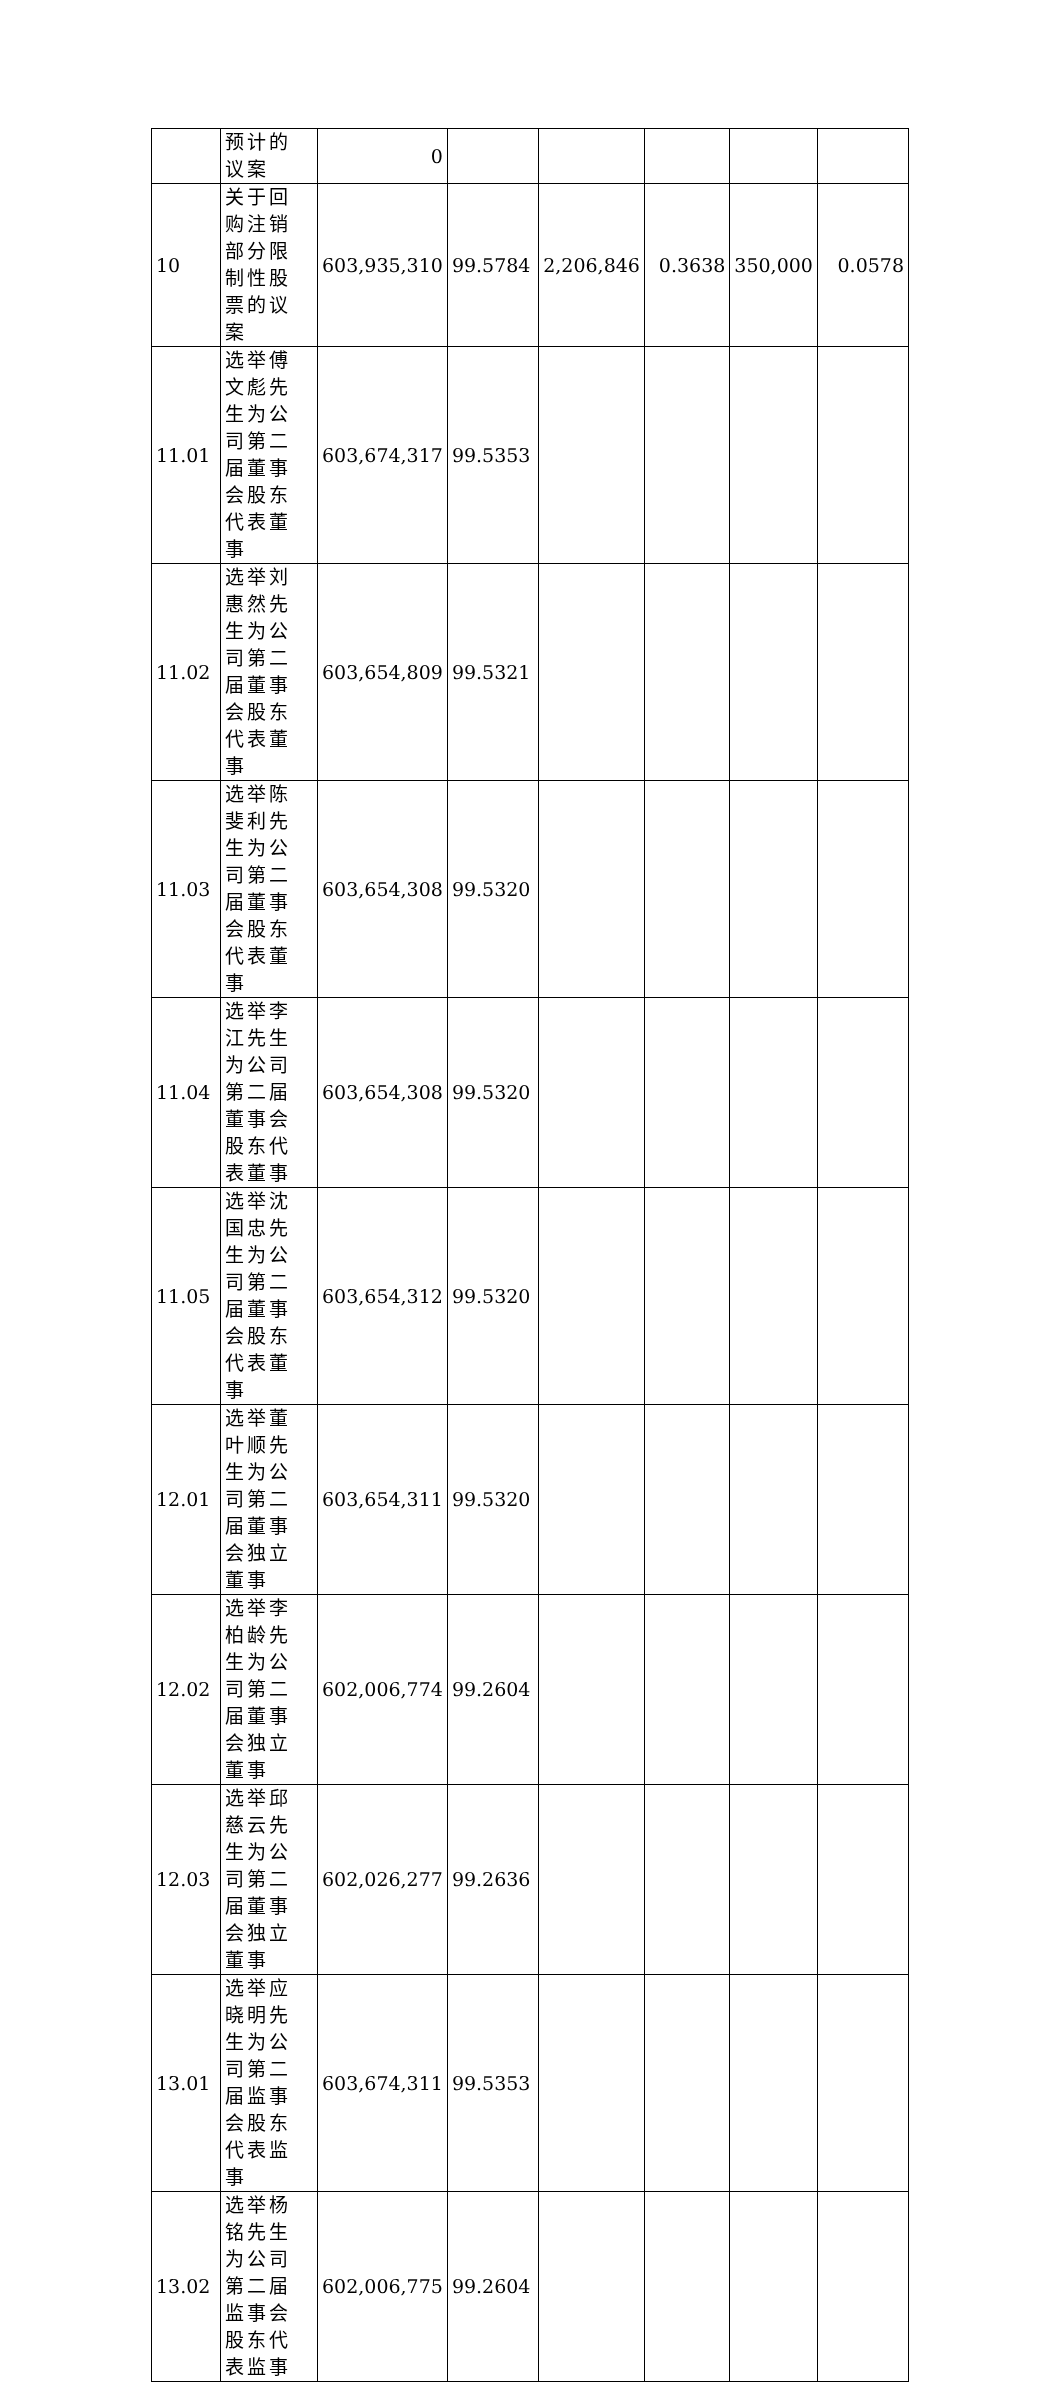| | 预计的议案 | 0 | | | | | |
| 10 | 关于回购注销部分限制性股票的议案 | 603,935,310 | 99.5784 | 2,206,846 | 0.3638 | 350,000 | 0.0578 |
| 11.01 | 选举傅文彪先生为公司第二届董事会股东代表董事 | 603,674,317 | 99.5353 | | | | |
| 11.02 | 选举刘惠然先生为公司第二届董事会股东代表董事 | 603,654,809 | 99.5321 | | | | |
| 11.03 | 选举陈斐利先生为公司第二届董事会股东代表董事 | 603,654,308 | 99.5320 | | | | |
| 11.04 | 选举李江先生为公司第二届董事会股东代表董事 | 603,654,308 | 99.5320 | | | | |
| 11.05 | 选举沈国忠先生为公司第二届董事会股东代表董事 | 603,654,312 | 99.5320 | | | | |
| 12.01 | 选举董叶顺先生为公司第二届董事会独立董事 | 603,654,311 | 99.5320 | | | | |
| 12.02 | 选举李柏龄先生为公司第二届董事会独立董事 | 602,006,774 | 99.2604 | | | | |
| 12.03 | 选举邱慈云先生为公司第二届董事会独立董事 | 602,026,277 | 99.2636 | | | | |
| 13.01 | 选举应晓明先生为公司第二届监事会股东代表监事 | 603,674,311 | 99.5353 | | | | |
| 13.02 | 选举杨铭先生为公司第二届监事会股东代表监事 | 602,006,775 | 99.2604 | | | | |